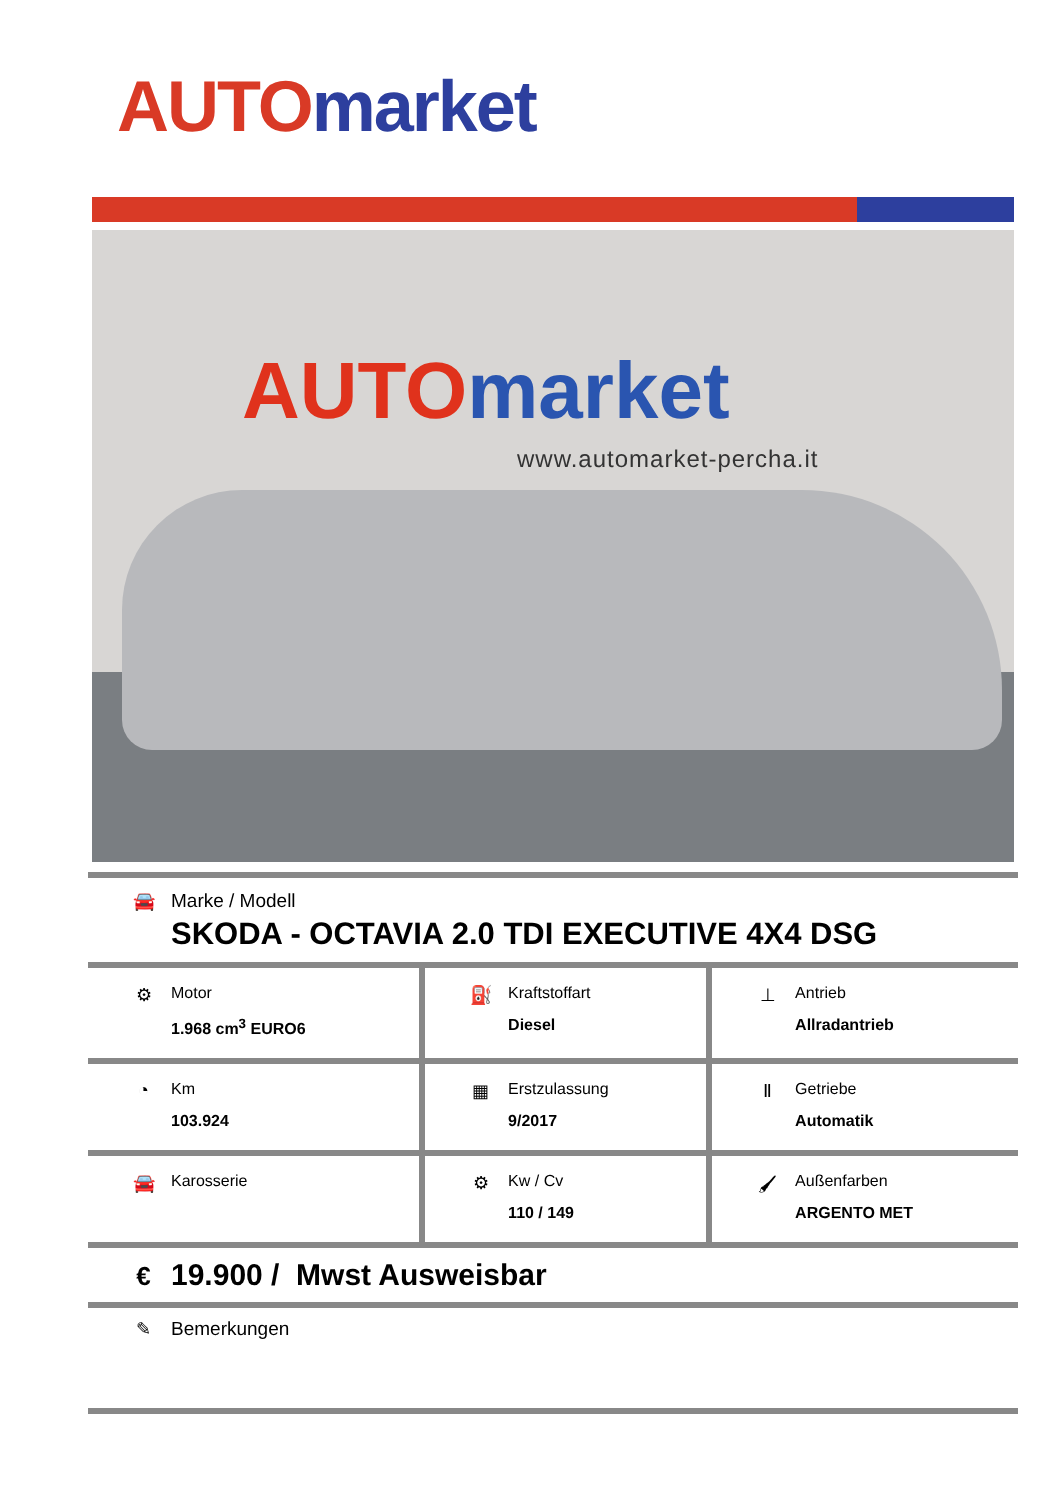AUTO market
AUTO market
www.automarket-percha.it
| 🚘 Marke / Modell SKODA - OCTAVIA 2.0 TDI EXECUTIVE 4X4 DSG | | |
| ⚙ Motor 1.968 cm<sup>3</sup> EURO6 | ⛽ Kraftstoffart Diesel | ⊥ Antrieb Allradantrieb |
| ◔ Km 103.924 | ▦ Erstzulassung 9/2017 | Ⅱ Getriebe Automatik |
| 🚘 Karosserie | ⚙ Kw / Cv 110 / 149 | 🖌 Außenfarben ARGENTO MET |
| € 19.900 / Mwst Ausweisbar | | |
| ✎ Bemerkungen | | |